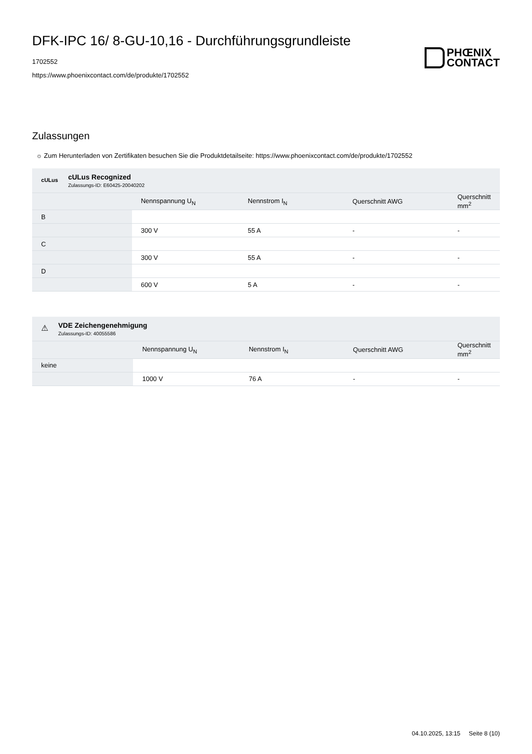DFK-IPC 16/ 8-GU-10,16 - Durchführungsgrundleiste
1702552
https://www.phoenixcontact.com/de/produkte/1702552
PHŒNIX
CONTACT
Zulassungen
☼ Zum Herunterladen von Zertifikaten besuchen Sie die Produktdetailseite: https://www.phoenixcontact.com/de/produkte/1702552
| c UL us cULus Recognized Zulassungs-ID: E60425-20040202 | | | | |
| | Nennspannung U<sub>N</sub> | Nennstrom I<sub>N</sub> | Querschnitt AWG | Querschnitt mm<sup>2</sup> |
| B | | | | |
| | 300 V | 55 A | - | - |
| C | | | | |
| | 300 V | 55 A | - | - |
| D | | | | |
| | 600 V | 5 A | - | - |
| ⚠ VDE Zeichengenehmigung Zulassungs-ID: 40055586 | | | | |
| | Nennspannung U<sub>N</sub> | Nennstrom I<sub>N</sub> | Querschnitt AWG | Querschnitt mm<sup>2</sup> |
| keine | | | | |
| | 1000 V | 76 A | - | - |
04.10.2025, 13:15 Seite 8 (10)